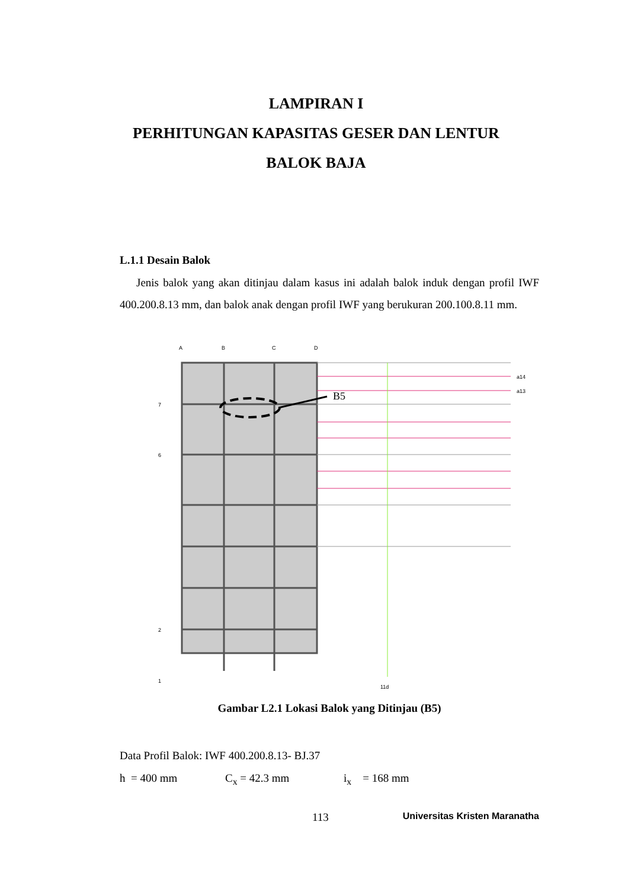LAMPIRAN I
PERHITUNGAN KAPASITAS GESER DAN LENTUR
BALOK BAJA
L.1.1 Desain Balok
Jenis balok yang akan ditinjau dalam kasus ini adalah balok induk dengan profil IWF 400.200.8.13 mm, dan balok anak dengan profil IWF yang berukuran 200.100.8.11 mm.
B5
A
B
C
D
7
6
2
1
a14
a13
11d
Gambar L2.1 Lokasi Balok yang Ditinjau (B5)
Data Profil Balok: IWF 400.200.8.13- BJ.37
h = 400 mm C<sub>x</sub> = 42.3 mm i<sub>x</sub> = 168 mm
113 Universitas Kristen Maranatha